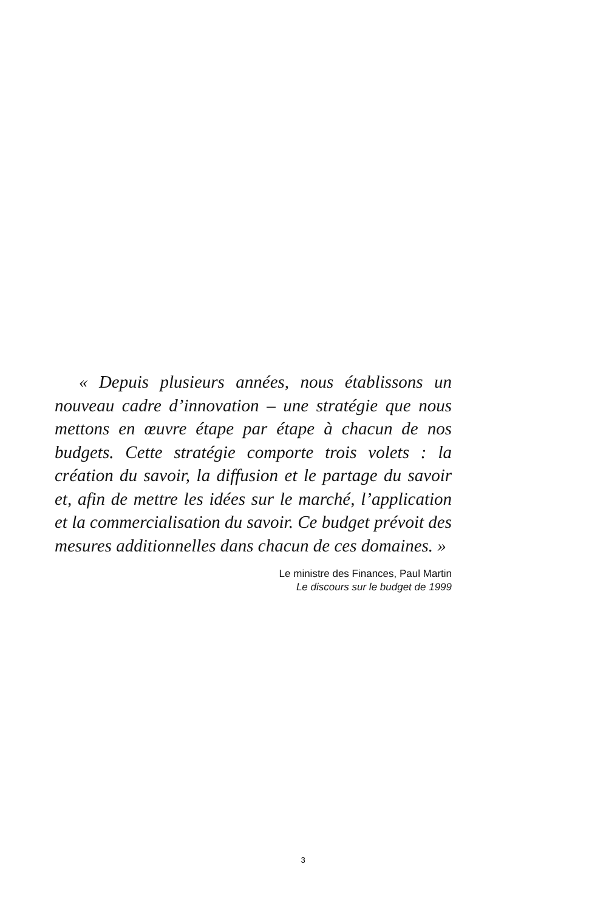« Depuis plusieurs années, nous établissons un nouveau cadre d’innovation – une stratégie que nous mettons en œuvre étape par étape à chacun de nos budgets. Cette stratégie comporte trois volets : la création du savoir, la diffusion et le partage du savoir et, afin de mettre les idées sur le marché, l’application et la commercialisation du savoir. Ce budget prévoit des mesures additionnelles dans chacun de ces domaines. »
Le ministre des Finances, Paul Martin
Le discours sur le budget de 1999
3